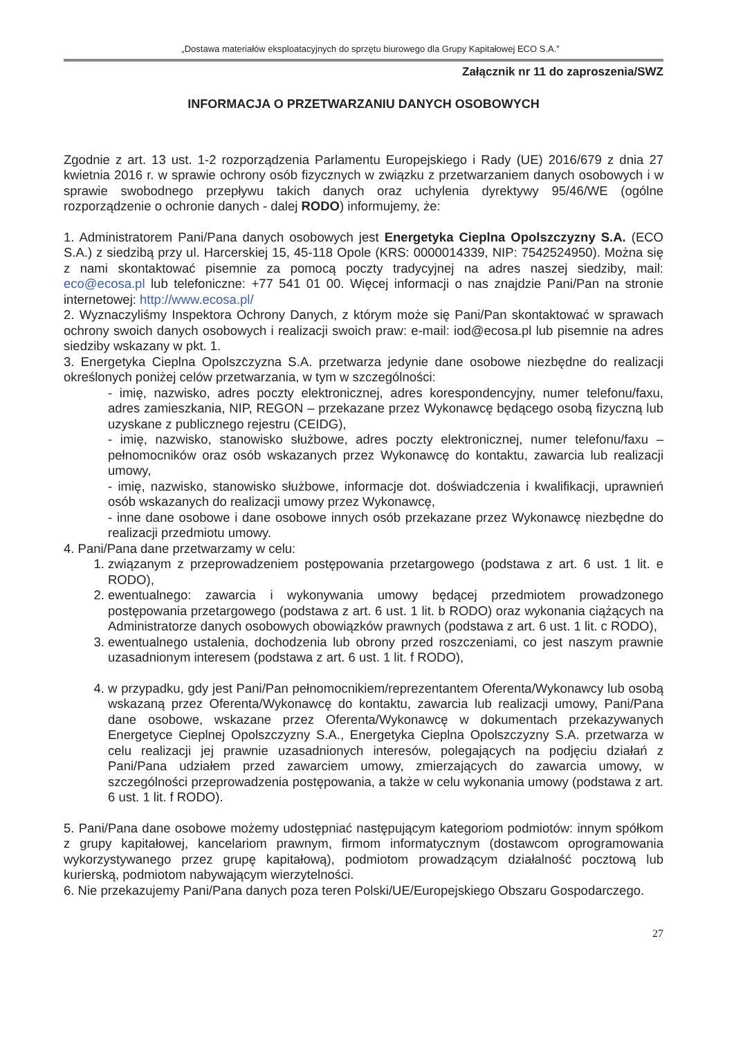„Dostawa materiałów eksploatacyjnych do sprzętu biurowego dla Grupy Kapitałowej ECO S.A.”
Załącznik nr 11 do zaproszenia/SWZ
INFORMACJA O PRZETWARZANIU DANYCH OSOBOWYCH
Zgodnie z art. 13 ust. 1-2 rozporządzenia Parlamentu Europejskiego i Rady (UE) 2016/679 z dnia 27 kwietnia 2016 r. w sprawie ochrony osób fizycznych w związku z przetwarzaniem danych osobowych i w sprawie swobodnego przepływu takich danych oraz uchylenia dyrektywy 95/46/WE (ogólne rozporządzenie o ochronie danych - dalej RODO) informujemy, że:
1. Administratorem Pani/Pana danych osobowych jest Energetyka Cieplna Opolszczyzny S.A. (ECO S.A.) z siedzibą przy ul. Harcerskiej 15, 45-118 Opole (KRS: 0000014339, NIP: 7542524950). Można się z nami skontaktować pisemnie za pomocą poczty tradycyjnej na adres naszej siedziby, mail: eco@ecosa.pl lub telefoniczne: +77 541 01 00. Więcej informacji o nas znajdzie Pani/Pan na stronie internetowej: http://www.ecosa.pl/
2. Wyznaczyliśmy Inspektora Ochrony Danych, z którym może się Pani/Pan skontaktować w sprawach ochrony swoich danych osobowych i realizacji swoich praw: e-mail: iod@ecosa.pl lub pisemnie na adres siedziby wskazany w pkt. 1.
3. Energetyka Cieplna Opolszczyzna S.A. przetwarza jedynie dane osobowe niezbędne do realizacji określonych poniżej celów przetwarzania, w tym w szczególności:
- imię, nazwisko, adres poczty elektronicznej, adres korespondencyjny, numer telefonu/faxu, adres zamieszkania, NIP, REGON – przekazane przez Wykonawcę będącego osobą fizyczną lub uzyskane z publicznego rejestru (CEIDG),
- imię, nazwisko, stanowisko służbowe, adres poczty elektronicznej, numer telefonu/faxu – pełnomocników oraz osób wskazanych przez Wykonawcę do kontaktu, zawarcia lub realizacji umowy,
- imię, nazwisko, stanowisko służbowe, informacje dot. doświadczenia i kwalifikacji, uprawnień osób wskazanych do realizacji umowy przez Wykonawcę,
- inne dane osobowe i dane osobowe innych osób przekazane przez Wykonawcę niezbędne do realizacji przedmiotu umowy.
4. Pani/Pana dane przetwarzamy w celu:
1. związanym z przeprowadzeniem postępowania przetargowego (podstawa z art. 6 ust. 1 lit. e RODO),
2. ewentualnego: zawarcia i wykonywania umowy będącej przedmiotem prowadzonego postępowania przetargowego (podstawa z art. 6 ust. 1 lit. b RODO) oraz wykonania ciążących na Administratorze danych osobowych obowiązków prawnych (podstawa z art. 6 ust. 1 lit. c RODO),
3. ewentualnego ustalenia, dochodzenia lub obrony przed roszczeniami, co jest naszym prawnie uzasadnionym interesem (podstawa z art. 6 ust. 1 lit. f RODO),
4. w przypadku, gdy jest Pani/Pan pełnomocnikiem/reprezentantem Oferenta/Wykonawcy lub osobą wskazaną przez Oferenta/Wykonawcę do kontaktu, zawarcia lub realizacji umowy, Pani/Pana dane osobowe, wskazane przez Oferenta/Wykonawcę w dokumentach przekazywanych Energetyce Cieplnej Opolszczyzny S.A., Energetyka Cieplna Opolszczyzny S.A. przetwarza w celu realizacji jej prawnie uzasadnionych interesów, polegających na podjęciu działań z Pani/Pana udziałem przed zawarciem umowy, zmierzających do zawarcia umowy, w szczególności przeprowadzenia postępowania, a także w celu wykonania umowy (podstawa z art. 6 ust. 1 lit. f RODO).
5. Pani/Pana dane osobowe możemy udostępniać następującym kategoriom podmiotów: innym spółkom z grupy kapitałowej, kancelariom prawnym, firmom informatycznym (dostawcom oprogramowania wykorzystywanego przez grupę kapitałową), podmiotom prowadzącym działalność pocztową lub kurierską, podmiotom nabywającym wierzytelności.
6. Nie przekazujemy Pani/Pana danych poza teren Polski/UE/Europejskiego Obszaru Gospodarczego.
27